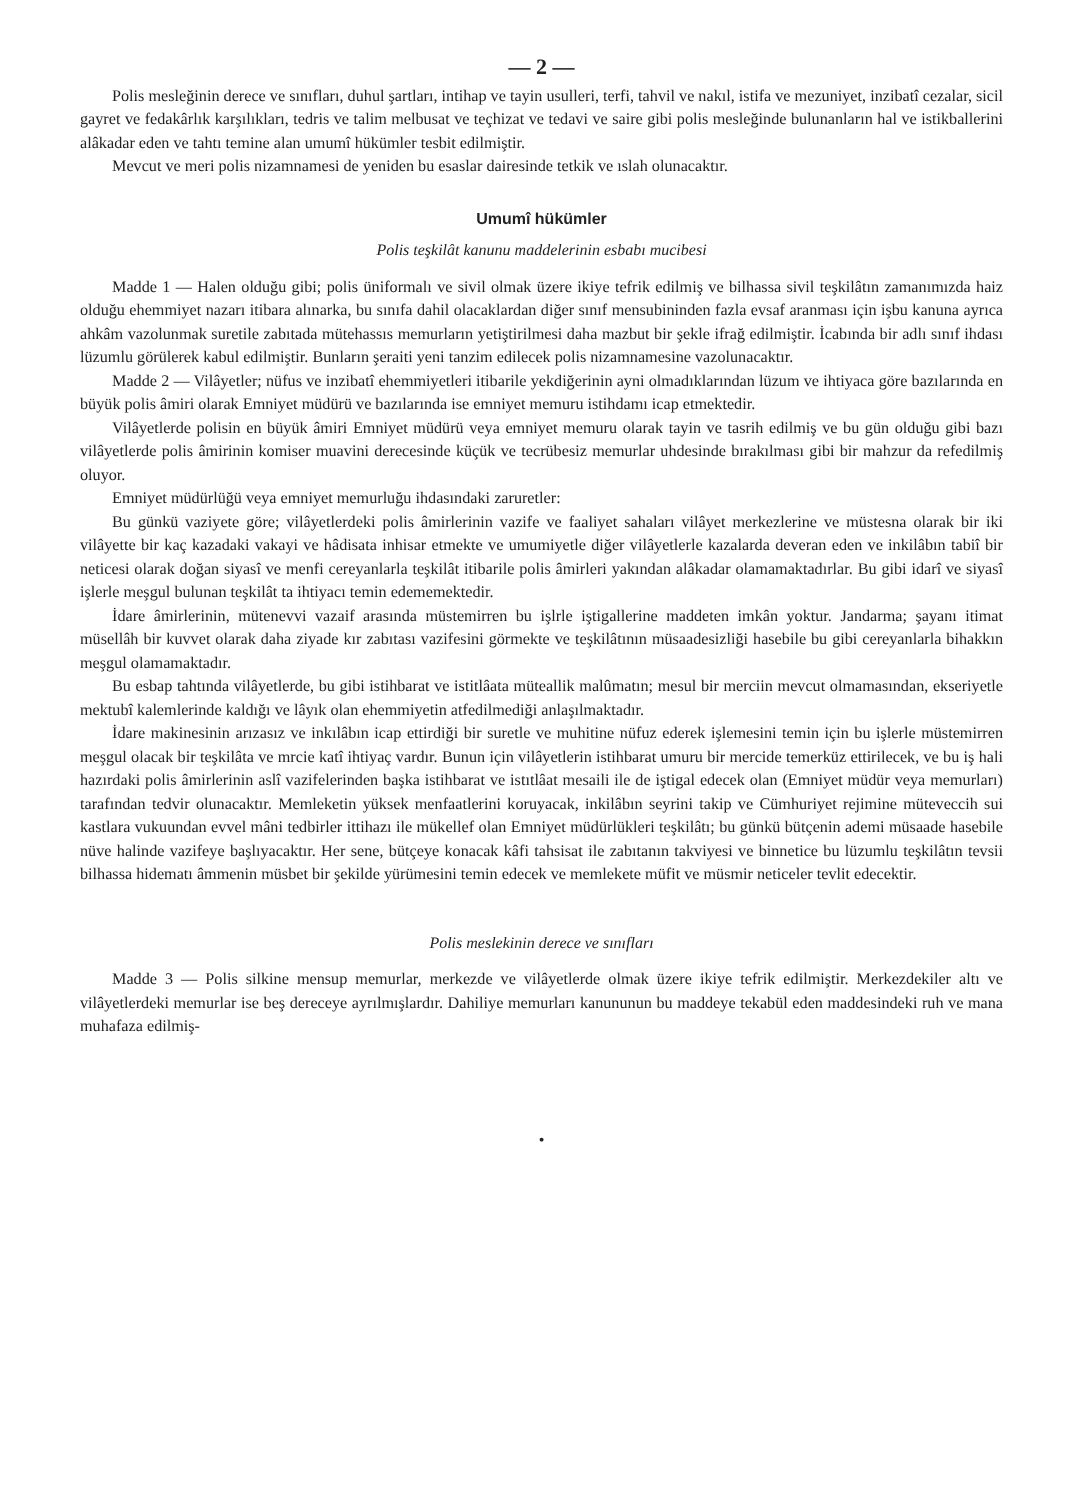— 2 —
Polis mesleğinin derece ve sınıfları, duhul şartları, intihap ve tayin usulleri, terfi, tahvil ve nakıl, istifa ve mezuniyet, inzibatî cezalar, sicil gayret ve fedakârlık karşılıkları, tedris ve talim melbusat ve teçhizat ve tedavi ve saire gibi polis mesleğinde bulunanların hal ve istikballerini alâkadar eden ve tahtı temine alan umumî hükümler tesbit edilmiştir.
Mevcut ve meri polis nizamnamesi de yeniden bu esaslar dairesinde tetkik ve ıslah olunacaktır.
Umumî hükümler
Polis teşkilât kanunu maddelerinin esbabı mucibesi
Madde 1 — Halen olduğu gibi; polis üniformalı ve sivil olmak üzere ikiye tefrik edilmiş ve bilhassa sivil teşkilâtın zamanımızda haiz olduğu ehemmiyet nazarı itibara alınarka, bu sınıfa dahil olacaklardan diğer sınıf mensubininden fazla evsaf aranması için işbu kanuna ayrıca ahkâm vazolunmak suretile zabıtada mütehassıs memurların yetiştirilmesi daha mazbut bir şekle ifrağ edilmiştir. İcabında bir adlı sınıf ihdası lüzumlu görülerek kabul edilmiştir. Bunların şeraiti yeni tanzim edilecek polis nizamnamesine vazolunacaktır.
Madde 2 — Vilâyetler; nüfus ve inzibatî ehemmiyetleri itibarile yekdiğerinin ayni olmadıklarından lüzum ve ihtiyaca göre bazılarında en büyük polis âmiri olarak Emniyet müdürü ve bazılarında ise emniyet memuru istihdamı icap etmektedir.
Vilâyetlerde polisin en büyük âmiri Emniyet müdürü veya emniyet memuru olarak tayin ve tasrih edilmiş ve bu gün olduğu gibi bazı vilâyetlerde polis âmirinin komiser muavini derecesinde küçük ve tecrübesiz memurlar uhdesinde bırakılması gibi bir mahzur da refedilmiş oluyor.
Emniyet müdürlüğü veya emniyet memurluğu ihdasındaki zaruretler:
Bu günkü vaziyete göre; vilâyetlerdeki polis âmirlerinin vazife ve faaliyet sahaları vilâyet merkezlerine ve müstesna olarak bir iki vilâyette bir kaç kazadaki vakayi ve hâdisata inhisar etmekte ve umumiyetle diğer vilâyetlerle kazalarda deveran eden ve inkilâbın tabiî bir neticesi olarak doğan siyasî ve menfi cereyanlarla teşkilât itibarile polis âmirleri yakından alâkadar olamamaktadırlar. Bu gibi idarî ve siyasî işlerle meşgul bulunan teşkilât ta ihtiyacı temin edememektedir.
İdare âmirlerinin, mütenevvi vazaif arasında müstemirren bu işlrle iştigallerine maddeten imkân yoktur. Jandarma; şayanı itimat müsellâh bir kuvvet olarak daha ziyade kır zabıtası vazifesini görmekte ve teşkilâtının müsaadesizliği hasebile bu gibi cereyanlarla bihakkın meşgul olamamaktadır.
Bu esbap tahtında vilâyetlerde, bu gibi istihbarat ve istitlâata müteallik malûmatın; mesul bir merciin mevcut olmamasından, ekseriyetle mektubî kalemlerinde kaldığı ve lâyık olan ehemmiyetin atfedilmediği anlaşılmaktadır.
İdare makinesinin arızasız ve inkılâbın icap ettirdiği bir suretle ve muhitine nüfuz ederek işlemesini temin için bu işlerle müstemirren meşgul olacak bir teşkilâta ve mrcie katî ihtiyaç vardır. Bunun için vilâyetlerin istihbarat umuru bir mercide temerküz ettirilecek, ve bu iş hali hazırdaki polis âmirlerinin aslî vazifelerinden başka istihbarat ve istıtlâat mesaili ile de iştigal edecek olan (Emniyet müdür veya memurları) tarafından tedvir olunacaktır. Memleketin yüksek menfaatlerini koruyacak, inkilâbın seyrini takip ve Cümhuriyet rejimine müteveccih sui kastlara vukuundan evvel mâni tedbirler ittihazı ile mükellef olan Emniyet müdürlükleri teşkilâtı; bu günkü bütçenin ademi müsaade hasebile nüve halinde vazifeye başlıyacaktır. Her sene, bütçeye konacak kâfi tahsisat ile zabıtanın takviyesi ve binnetice bu lüzumlu teşkilâtın tevsii bilhassa hidematı âmmenin müsbet bir şekilde yürümesini temin edecek ve memlekete müfit ve müsmir neticeler tevlit edecektir.
Polis meslekinin derece ve sınıfları
Madde 3 — Polis silkine mensup memurlar, merkezde ve vilâyetlerde olmak üzere ikiye tefrik edilmiştir. Merkezdekiler altı ve vilâyetlerdeki memurlar ise beş dereceye ayrılmışlardır. Dahiliye memurları kanununun bu maddeye tekabül eden maddesindeki ruh ve mana muhafaza edilmiş-
•